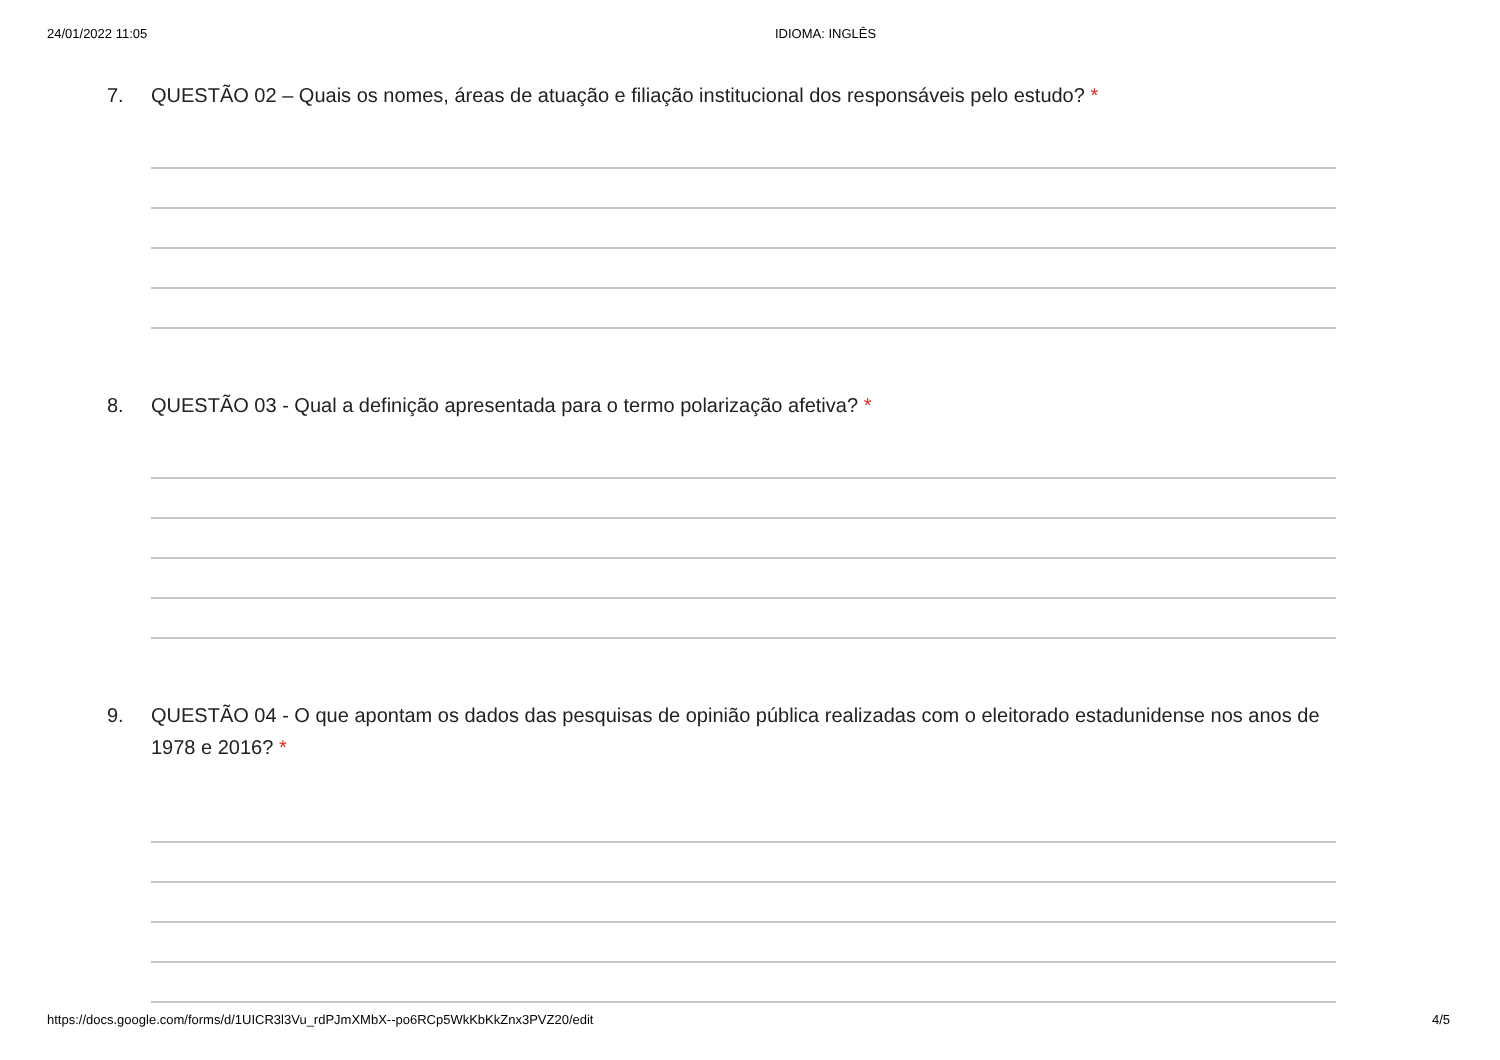24/01/2022 11:05 IDIOMA: INGLÊS
7. QUESTÃO 02 – Quais os nomes, áreas de atuação e filiação institucional dos responsáveis pelo estudo? *
8. QUESTÃO 03 - Qual a definição apresentada para o termo polarização afetiva? *
9. QUESTÃO 04 - O que apontam os dados das pesquisas de opinião pública realizadas com o eleitorado estadunidense nos anos de 1978 e 2016? *
https://docs.google.com/forms/d/1UICR3l3Vu_rdPJmXMbX--po6RCp5WkKbKkZnx3PVZ20/edit 4/5